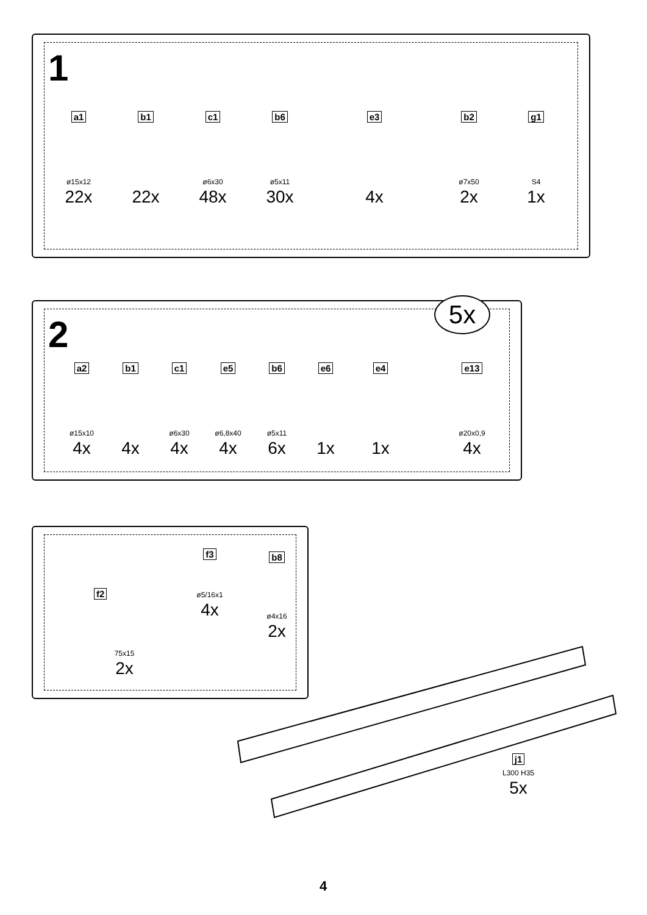1
a1
ø15x12
22x
b1
22x
c1
ø6x30
48x
b6
ø5x11
30x
e3
4x
b2
ø7x50
2x
g1
S4
1x
2
5x
a2
ø15x10
4x
b1
4x
c1
ø6x30
4x
e5
ø6,8x40
4x
b6
ø5x11
6x
e6
1x
e4
1x
e13
ø20x0,9
4x
f2
f3
ø5/16x1
4x
b8
ø4x16
2x
75x15
2x
j1
L300 H35
5x
4